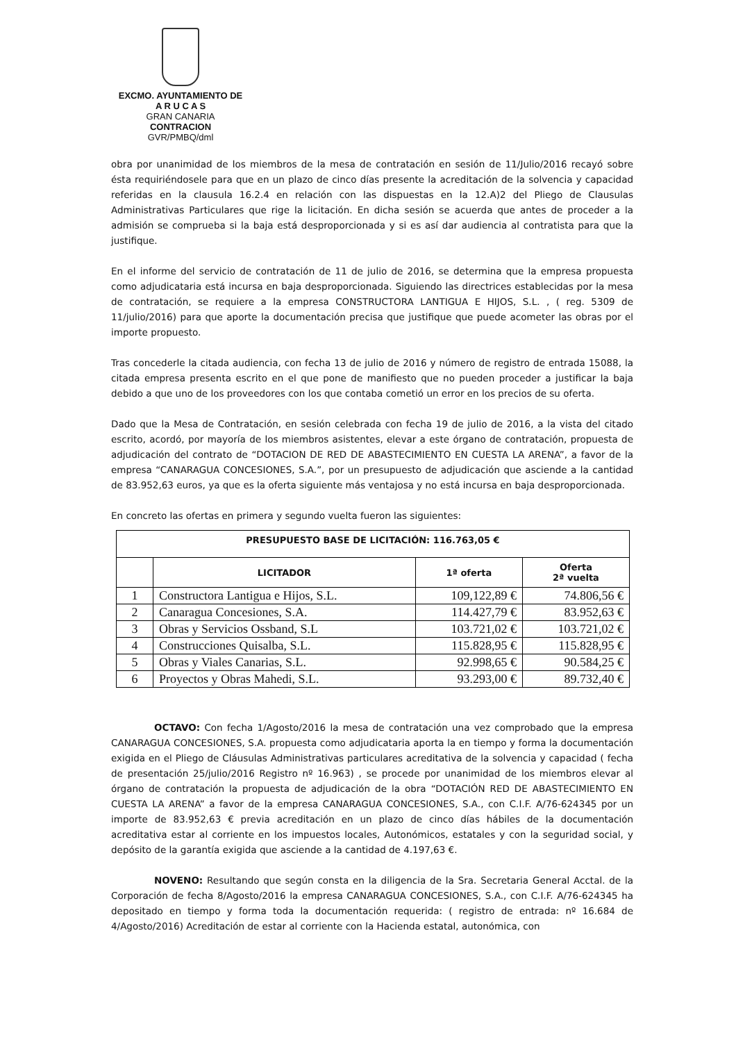EXCMO. AYUNTAMIENTO DE
A R U C A S
GRAN CANARIA
CONTRACION
GVR/PMBQ/dml
obra por unanimidad de los miembros de la mesa de contratación en sesión de 11/Julio/2016 recayó sobre ésta requiriéndosele para que en un plazo de cinco días presente la acreditación de la solvencia y capacidad referidas en la clausula 16.2.4 en relación con las dispuestas en la 12.A)2 del Pliego de Clausulas Administrativas Particulares que rige la licitación. En dicha sesión se acuerda que antes de proceder a la admisión se comprueba si la baja está desproporcionada y si es así dar audiencia al contratista para que la justifique.
En el informe del servicio de contratación de 11 de julio de 2016, se determina que la empresa propuesta como adjudicataria está incursa en baja desproporcionada. Siguiendo las directrices establecidas por la mesa de contratación, se requiere a la empresa CONSTRUCTORA LANTIGUA E HIJOS, S.L. , ( reg. 5309 de 11/julio/2016) para que aporte la documentación precisa que justifique que puede acometer las obras por el importe propuesto.
Tras concederle la citada audiencia, con fecha 13 de julio de 2016 y número de registro de entrada 15088, la citada empresa presenta escrito en el que pone de manifiesto que no pueden proceder a justificar la baja debido a que uno de los proveedores con los que contaba cometió un error en los precios de su oferta.
Dado que la Mesa de Contratación, en sesión celebrada con fecha 19 de julio de 2016, a la vista del citado escrito, acordó, por mayoría de los miembros asistentes, elevar a este órgano de contratación, propuesta de adjudicación del contrato de “DOTACION DE RED DE ABASTECIMIENTO EN CUESTA LA ARENA”, a favor de la empresa “CANARAGUA CONCESIONES, S.A.”, por un presupuesto de adjudicación que asciende a la cantidad de 83.952,63 euros, ya que es la oferta siguiente más ventajosa y no está incursa en baja desproporcionada.
En concreto las ofertas en primera y segundo vuelta fueron las siguientes:
| PRESUPUESTO BASE DE LICITACIÓN: 116.763,05 € | | | |
| --- | --- | --- | --- |
| | LICITADOR | 1ª oferta | Oferta 2ª vuelta |
| 1 | Constructora Lantigua e Hijos, S.L. | 109,122,89 € | 74.806,56 € |
| 2 | Canaragua Concesiones, S.A. | 114.427,79 € | 83.952,63 € |
| 3 | Obras y Servicios Ossband, S.L | 103.721,02 € | 103.721,02 € |
| 4 | Construcciones Quisalba, S.L. | 115.828,95 € | 115.828,95 € |
| 5 | Obras y Viales Canarias, S.L. | 92.998,65 € | 90.584,25 € |
| 6 | Proyectos y Obras Mahedi, S.L. | 93.293,00 € | 89.732,40 € |
OCTAVO: Con fecha 1/Agosto/2016 la mesa de contratación una vez comprobado que la empresa CANARAGUA CONCESIONES, S.A. propuesta como adjudicataria aporta la en tiempo y forma la documentación exigida en el Pliego de Cláusulas Administrativas particulares acreditativa de la solvencia y capacidad ( fecha de presentación 25/julio/2016 Registro nº 16.963) , se procede por unanimidad de los miembros elevar al órgano de contratación la propuesta de adjudicación de la obra “DOTACIÓN RED DE ABASTECIMIENTO EN CUESTA LA ARENA” a favor de la empresa CANARAGUA CONCESIONES, S.A., con C.I.F. A/76-624345 por un importe de 83.952,63 € previa acreditación en un plazo de cinco días hábiles de la documentación acreditativa estar al corriente en los impuestos locales, Autonómicos, estatales y con la seguridad social, y depósito de la garantía exigida que asciende a la cantidad de 4.197,63 €.
NOVENO: Resultando que según consta en la diligencia de la Sra. Secretaria General Acctal. de la Corporación de fecha 8/Agosto/2016 la empresa CANARAGUA CONCESIONES, S.A., con C.I.F. A/76-624345 ha depositado en tiempo y forma toda la documentación requerida: ( registro de entrada: nº 16.684 de 4/Agosto/2016) Acreditación de estar al corriente con la Hacienda estatal, autonómica, con